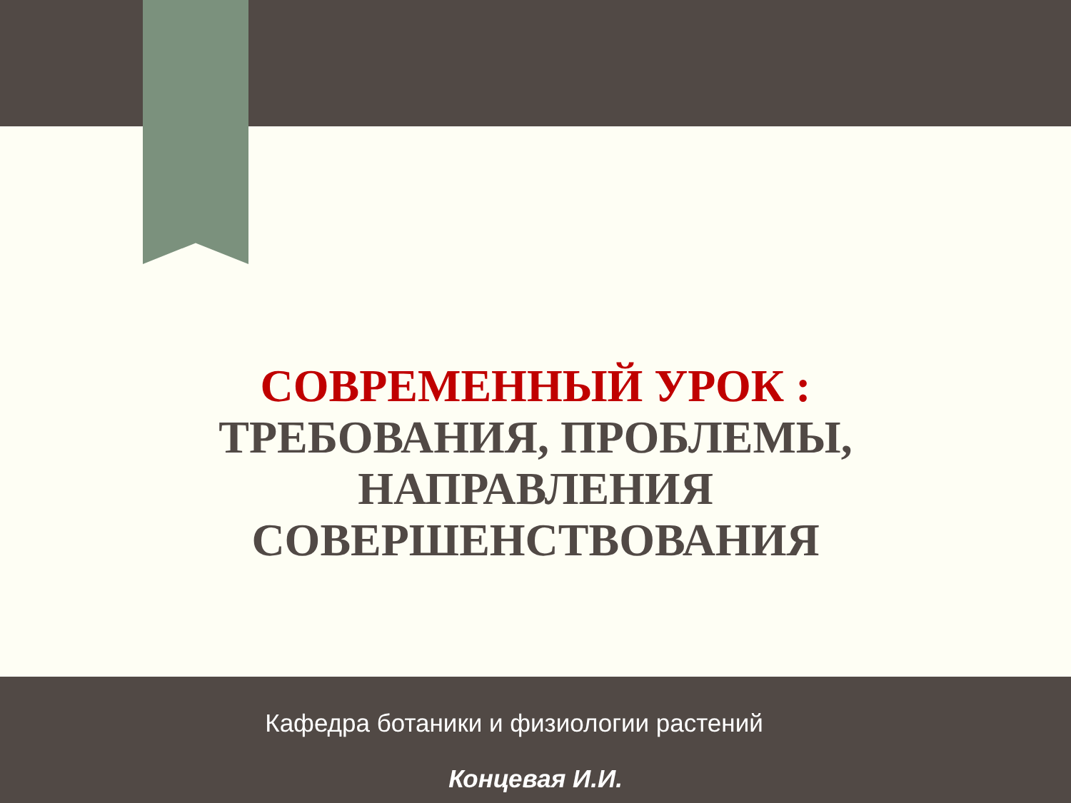СОВРЕМЕННЫЙ УРОК :
ТРЕБОВАНИЯ, ПРОБЛЕМЫ,
НАПРАВЛЕНИЯ
СОВЕРШЕНСТВОВАНИЯ
Кафедра ботаники и физиологии растений
Концевая И.И.